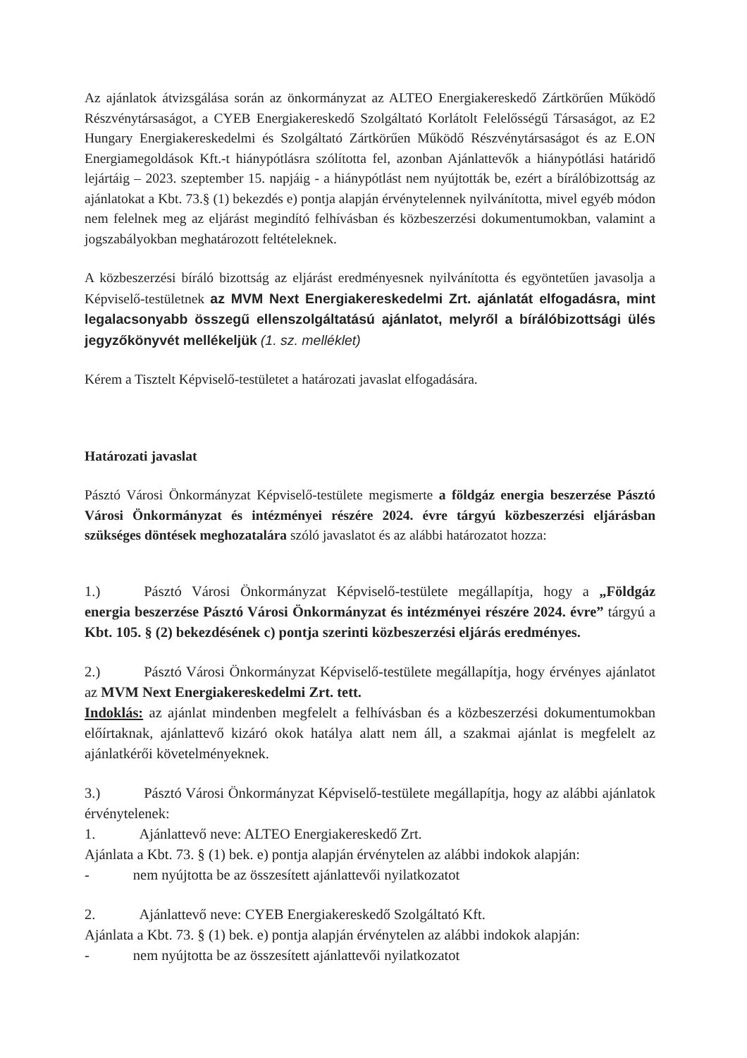Az ajánlatok átvizsgálása során az önkormányzat az ALTEO Energiakereskedő Zártkörűen Működő Részvénytársaságot, a CYEB Energiakereskedő Szolgáltató Korlátolt Felelősségű Társaságot, az E2 Hungary Energiakereskedelmi és Szolgáltató Zártkörűen Működő Részvénytársaságot és az E.ON Energiamegoldások Kft.-t hiánypótlásra szólította fel, azonban Ajánlattevők a hiánypótlási határidő lejártáig – 2023. szeptember 15. napjáig - a hiánypótlást nem nyújtották be, ezért a bírálóbizottság az ajánlatokat a Kbt. 73.§ (1) bekezdés e) pontja alapján érvénytelennek nyilvánította, mivel egyéb módon nem felelnek meg az eljárást megindító felhívásban és közbeszerzési dokumentumokban, valamint a jogszabályokban meghatározott feltételeknek.
A közbeszerzési bíráló bizottság az eljárást eredményesnek nyilvánította és egyöntetűen javasolja a Képviselő-testületnek az MVM Next Energiakereskedelmi Zrt. ajánlatát elfogadásra, mint legalacsonyabb összegű ellenszolgáltatású ajánlatot, melyről a bírálóbizottsági ülés jegyzőkönyvét mellékeljük (1. sz. melléklet)
Kérem a Tisztelt Képviselő-testületet a határozati javaslat elfogadására.
Határozati javaslat
Pásztó Városi Önkormányzat Képviselő-testülete megismerte a földgáz energia beszerzése Pásztó Városi Önkormányzat és intézményei részére 2024. évre tárgyú közbeszerzési eljárásban szükséges döntések meghozatalára szóló javaslatot és az alábbi határozatot hozza:
1.) Pásztó Városi Önkormányzat Képviselő-testülete megállapítja, hogy a „Földgáz energia beszerzése Pásztó Városi Önkormányzat és intézményei részére 2024. évre” tárgyú a Kbt. 105. § (2) bekezdésének c) pontja szerinti közbeszerzési eljárás eredményes.
2.) Pásztó Városi Önkormányzat Képviselő-testülete megállapítja, hogy érvényes ajánlatot az MVM Next Energiakereskedelmi Zrt. tett.
Indoklás: az ajánlat mindenben megfelelt a felhívásban és a közbeszerzési dokumentumokban előírtaknak, ajánlattevő kizáró okok hatálya alatt nem áll, a szakmai ajánlat is megfelelt az ajánlatkérői követelményeknek.
3.) Pásztó Városi Önkormányzat Képviselő-testülete megállapítja, hogy az alábbi ajánlatok érvénytelenek:
1. Ajánlattevő neve: ALTEO Energiakereskedő Zrt.
Ajánlata a Kbt. 73. § (1) bek. e) pontja alapján érvénytelen az alábbi indokok alapján:
- nem nyújtotta be az összesített ajánlattevői nyilatkozatot
2. Ajánlattevő neve: CYEB Energiakereskedő Szolgáltató Kft.
Ajánlata a Kbt. 73. § (1) bek. e) pontja alapján érvénytelen az alábbi indokok alapján:
- nem nyújtotta be az összesített ajánlattevői nyilatkozatot